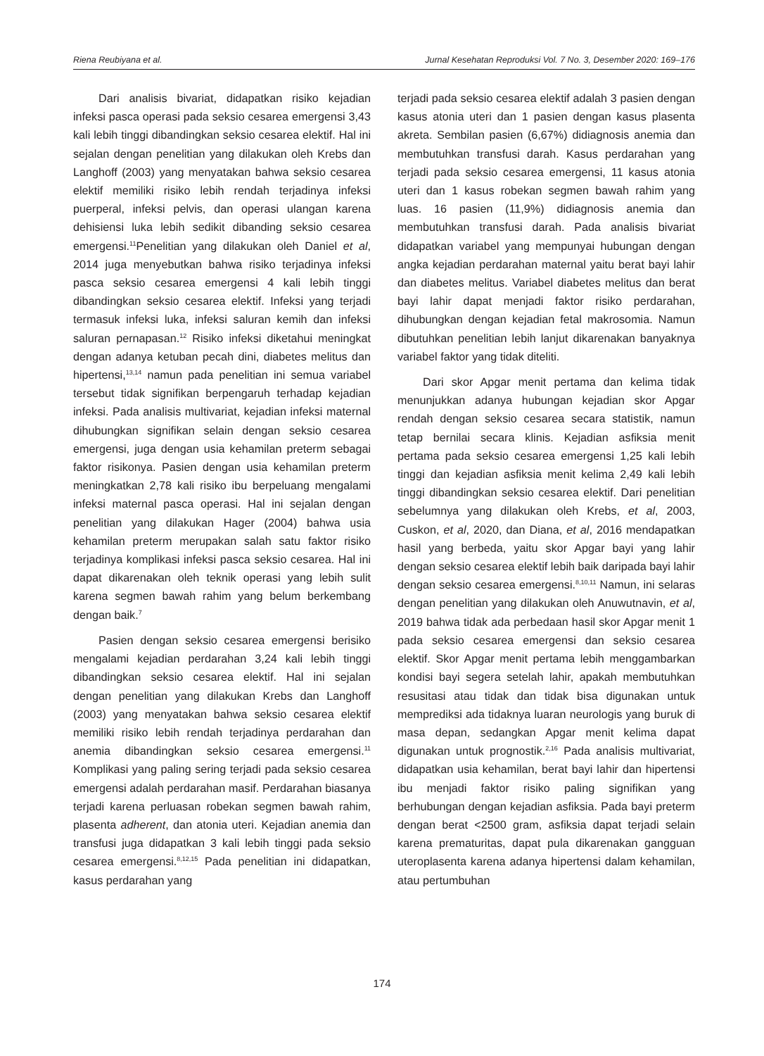Riena Reubiyana et al. Jurnal Kesehatan Reproduksi Vol. 7 No. 3, Desember 2020: 169–176
Dari analisis bivariat, didapatkan risiko kejadian infeksi pasca operasi pada seksio cesarea emergensi 3,43 kali lebih tinggi dibandingkan seksio cesarea elektif. Hal ini sejalan dengan penelitian yang dilakukan oleh Krebs dan Langhoff (2003) yang menyatakan bahwa seksio cesarea elektif memiliki risiko lebih rendah terjadinya infeksi puerperal, infeksi pelvis, dan operasi ulangan karena dehisiensi luka lebih sedikit dibanding seksio cesarea emergensi.<sup>11</sup>Penelitian yang dilakukan oleh Daniel et al, 2014 juga menyebutkan bahwa risiko terjadinya infeksi pasca seksio cesarea emergensi 4 kali lebih tinggi dibandingkan seksio cesarea elektif. Infeksi yang terjadi termasuk infeksi luka, infeksi saluran kemih dan infeksi saluran pernapasan.<sup>12</sup> Risiko infeksi diketahui meningkat dengan adanya ketuban pecah dini, diabetes melitus dan hipertensi,<sup>13,14</sup> namun pada penelitian ini semua variabel tersebut tidak signifikan berpengaruh terhadap kejadian infeksi. Pada analisis multivariat, kejadian infeksi maternal dihubungkan signifikan selain dengan seksio cesarea emergensi, juga dengan usia kehamilan preterm sebagai faktor risikonya. Pasien dengan usia kehamilan preterm meningkatkan 2,78 kali risiko ibu berpeluang mengalami infeksi maternal pasca operasi. Hal ini sejalan dengan penelitian yang dilakukan Hager (2004) bahwa usia kehamilan preterm merupakan salah satu faktor risiko terjadinya komplikasi infeksi pasca seksio cesarea. Hal ini dapat dikarenakan oleh teknik operasi yang lebih sulit karena segmen bawah rahim yang belum berkembang dengan baik.<sup>7</sup>
Pasien dengan seksio cesarea emergensi berisiko mengalami kejadian perdarahan 3,24 kali lebih tinggi dibandingkan seksio cesarea elektif. Hal ini sejalan dengan penelitian yang dilakukan Krebs dan Langhoff (2003) yang menyatakan bahwa seksio cesarea elektif memiliki risiko lebih rendah terjadinya perdarahan dan anemia dibandingkan seksio cesarea emergensi.<sup>11</sup> Komplikasi yang paling sering terjadi pada seksio cesarea emergensi adalah perdarahan masif. Perdarahan biasanya terjadi karena perluasan robekan segmen bawah rahim, plasenta adherent, dan atonia uteri. Kejadian anemia dan transfusi juga didapatkan 3 kali lebih tinggi pada seksio cesarea emergensi.<sup>8,12,15</sup> Pada penelitian ini didapatkan, kasus perdarahan yang
terjadi pada seksio cesarea elektif adalah 3 pasien dengan kasus atonia uteri dan 1 pasien dengan kasus plasenta akreta. Sembilan pasien (6,67%) didiagnosis anemia dan membutuhkan transfusi darah. Kasus perdarahan yang terjadi pada seksio cesarea emergensi, 11 kasus atonia uteri dan 1 kasus robekan segmen bawah rahim yang luas. 16 pasien (11,9%) didiagnosis anemia dan membutuhkan transfusi darah. Pada analisis bivariat didapatkan variabel yang mempunyai hubungan dengan angka kejadian perdarahan maternal yaitu berat bayi lahir dan diabetes melitus. Variabel diabetes melitus dan berat bayi lahir dapat menjadi faktor risiko perdarahan, dihubungkan dengan kejadian fetal makrosomia. Namun dibutuhkan penelitian lebih lanjut dikarenakan banyaknya variabel faktor yang tidak diteliti.
Dari skor Apgar menit pertama dan kelima tidak menunjukkan adanya hubungan kejadian skor Apgar rendah dengan seksio cesarea secara statistik, namun tetap bernilai secara klinis. Kejadian asfiksia menit pertama pada seksio cesarea emergensi 1,25 kali lebih tinggi dan kejadian asfiksia menit kelima 2,49 kali lebih tinggi dibandingkan seksio cesarea elektif. Dari penelitian sebelumnya yang dilakukan oleh Krebs, et al, 2003, Cuskon, et al, 2020, dan Diana, et al, 2016 mendapatkan hasil yang berbeda, yaitu skor Apgar bayi yang lahir dengan seksio cesarea elektif lebih baik daripada bayi lahir dengan seksio cesarea emergensi.<sup>8,10,11</sup> Namun, ini selaras dengan penelitian yang dilakukan oleh Anuwutnavin, et al, 2019 bahwa tidak ada perbedaan hasil skor Apgar menit 1 pada seksio cesarea emergensi dan seksio cesarea elektif. Skor Apgar menit pertama lebih menggambarkan kondisi bayi segera setelah lahir, apakah membutuhkan resusitasi atau tidak dan tidak bisa digunakan untuk memprediksi ada tidaknya luaran neurologis yang buruk di masa depan, sedangkan Apgar menit kelima dapat digunakan untuk prognostik.<sup>2,16</sup> Pada analisis multivariat, didapatkan usia kehamilan, berat bayi lahir dan hipertensi ibu menjadi faktor risiko paling signifikan yang berhubungan dengan kejadian asfiksia. Pada bayi preterm dengan berat <2500 gram, asfiksia dapat terjadi selain karena prematuritas, dapat pula dikarenakan gangguan uteroplasenta karena adanya hipertensi dalam kehamilan, atau pertumbuhan
174